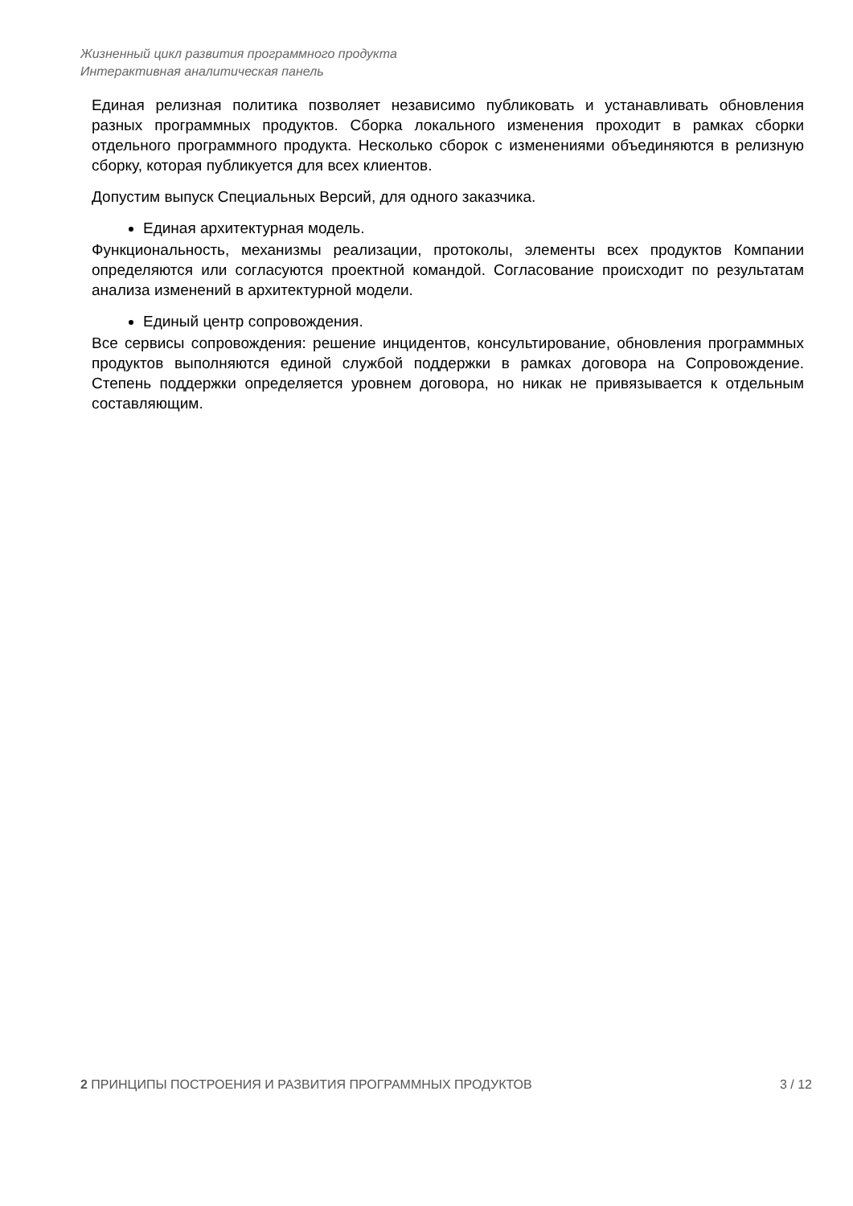Жизненный цикл развития программного продукта
Интерактивная аналитическая панель
Единая релизная политика позволяет независимо публиковать и устанавливать обновления разных программных продуктов. Сборка локального изменения проходит в рамках сборки отдельного программного продукта. Несколько сборок с изменениями объединяются в релизную сборку, которая публикуется для всех клиентов.
Допустим выпуск Специальных Версий, для одного заказчика.
Единая архитектурная модель.
Функциональность, механизмы реализации, протоколы, элементы всех продуктов Компании определяются или согласуются проектной командой. Согласование происходит по результатам анализа изменений в архитектурной модели.
Единый центр сопровождения.
Все сервисы сопровождения: решение инцидентов, консультирование, обновления программных продуктов выполняются единой службой поддержки в рамках договора на Сопровождение. Степень поддержки определяется уровнем договора, но никак не привязывается к отдельным составляющим.
2 ПРИНЦИПЫ ПОСТРОЕНИЯ И РАЗВИТИЯ ПРОГРАММНЫХ ПРОДУКТОВ 3 / 12